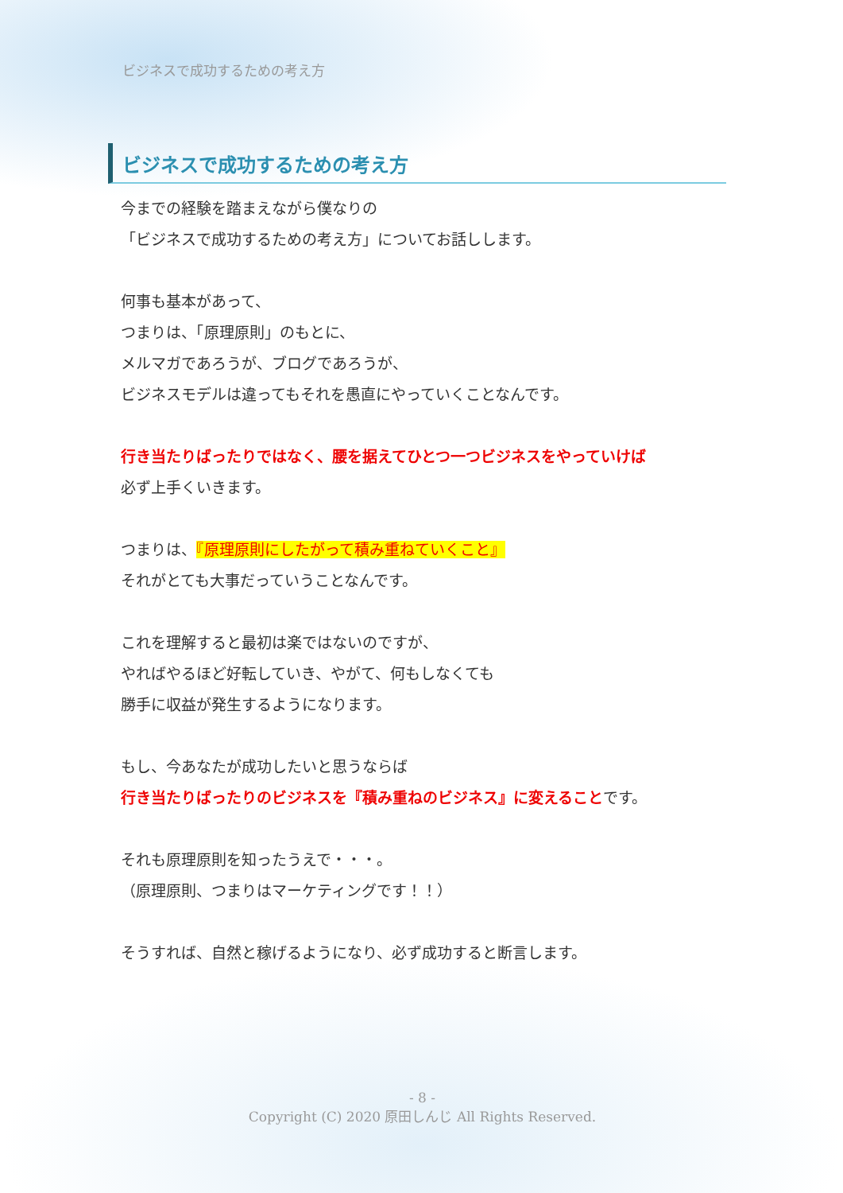ビジネスで成功するための考え方
ビジネスで成功するための考え方
今までの経験を踏まえながら僕なりの
「ビジネスで成功するための考え方」についてお話しします。
何事も基本があって、
つまりは、「原理原則」のもとに、
メルマガであろうが、ブログであろうが、
ビジネスモデルは違ってもそれを愚直にやっていくことなんです。
行き当たりばったりではなく、腰を据えてひとつ一つビジネスをやっていけば
必ず上手くいきます。
つまりは、『原理原則にしたがって積み重ねていくこと』
それがとても大事だっていうことなんです。
これを理解すると最初は楽ではないのですが、
やればやるほど好転していき、やがて、何もしなくても
勝手に収益が発生するようになります。
もし、今あなたが成功したいと思うならば
行き当たりばったりのビジネスを『積み重ねのビジネス』に変えることです。
それも原理原則を知ったうえで・・・。
（原理原則、つまりはマーケティングです！！）
そうすれば、自然と稼げるようになり、必ず成功すると断言します。
- 8 -
Copyright (C) 2020 原田しんじ All Rights Reserved.